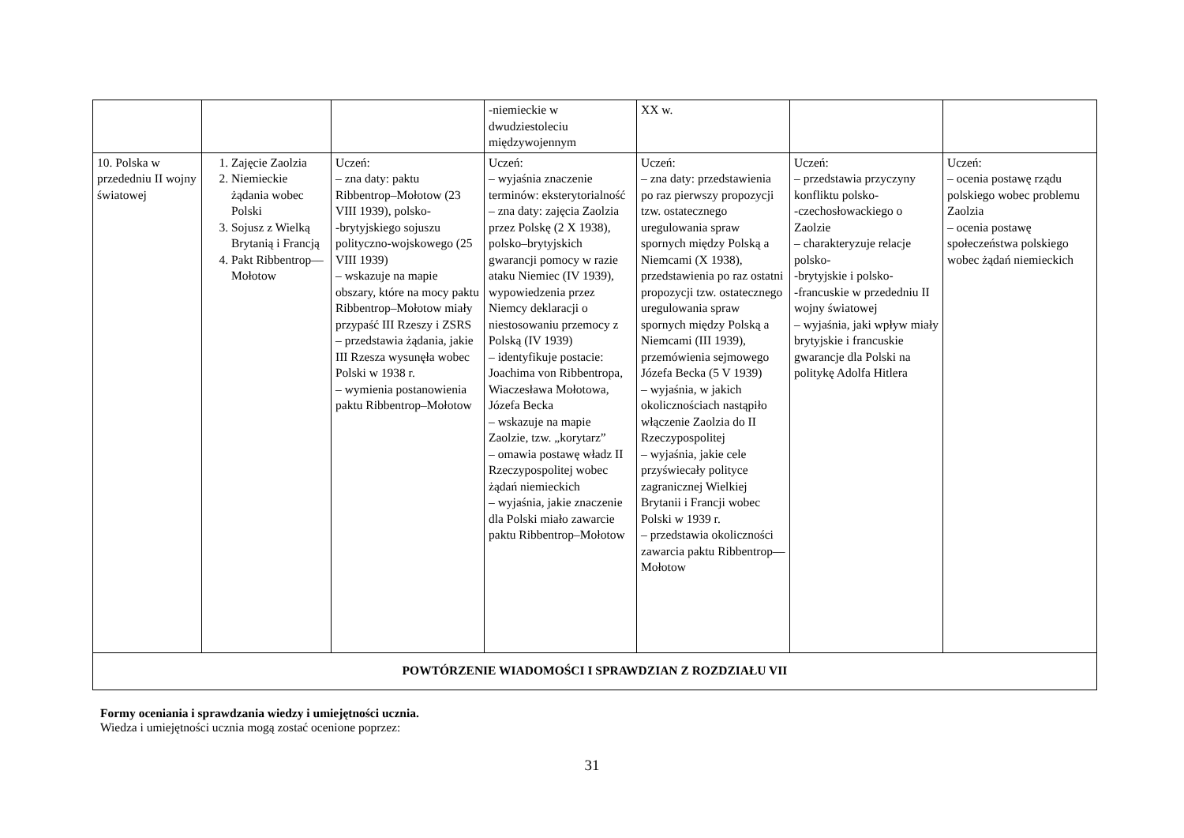| | | | -niemieckie w dwudziestoleciu międzywojennym | XX w. | | |
| 10. Polska w przededniu II wojny światowej | 1. Zajęcie Zaolzia 2. Niemieckie żądania wobec Polski 3. Sojusz z Wielką Brytanią i Francją 4. Pakt Ribbentrop–​–Mołotow | Uczeń: – zna daty: paktu Ribbentrop–Mołotow (23 VIII 1939), polsko- -brytyjskiego sojuszu polityczno-wojskowego (25 VIII 1939) – wskazuje na mapie obszary, które na mocy paktu Ribbentrop–Mołotow miały przypaść III Rzeszy i ZSRS – przedstawia żądania, jakie III Rzesza wysunęła wobec Polski w 1938 r. – wymienia postanowienia paktu Ribbentrop–Mołotow | Uczeń: – wyjaśnia znaczenie terminów: eksterytorialność – zna daty: zajęcia Zaolzia przez Polskę (2 X 1938), polsko–brytyjskich gwarancji pomocy w razie ataku Niemiec (IV 1939), wypowiedzenia przez Niemcy deklaracji o niestosowaniu przemocy z Polską (IV 1939) – identyfikuje postacie: Joachima von Ribbentropa, Wiaczesława Mołotowa, Józefa Becka – wskazuje na mapie Zaolzie, tzw. „korytarz” – omawia postawę władz II Rzeczypospolitej wobec żądań niemieckich – wyjaśnia, jakie znaczenie dla Polski miało zawarcie paktu Ribbentrop–Mołotow | Uczeń: – zna daty: przedstawienia po raz pierwszy propozycji tzw. ostatecznego uregulowania spraw spornych między Polską a Niemcami (X 1938), przedstawienia po raz ostatni propozycji tzw. ostatecznego uregulowania spraw spornych między Polską a Niemcami (III 1939), przemówienia sejmowego Józefa Becka (5 V 1939) – wyjaśnia, w jakich okolicznościach nastąpiło włączenie Zaolzia do II Rzeczypospolitej – wyjaśnia, jakie cele przyświecały polityce zagranicznej Wielkiej Brytanii i Francji wobec Polski w 1939 r. – przedstawia okoliczności zawarcia paktu Ribbentrop–​–Mołotow | Uczeń: – przedstawia przyczyny konfliktu polsko- -czechosłowackiego o Zaolzie – charakteryzuje relacje polsko- -brytyjskie i polsko- -francuskie w przededniu II wojny światowej – wyjaśnia, jaki wpływ miały brytyjskie i francuskie gwarancje dla Polski na politykę Adolfa Hitlera | Uczeń: – ocenia postawę rządu polskiego wobec problemu Zaolzia – ocenia postawę społeczeństwa polskiego wobec żądań niemieckich |
| POWTÓRZENIE WIADOMOŚCI I SPRAWDZIAN Z ROZDZIAŁU VII | | | | | | |
Formy oceniania i sprawdzania wiedzy i umiejętności ucznia.
Wiedza i umiejętności ucznia mogą zostać ocenione poprzez:
31